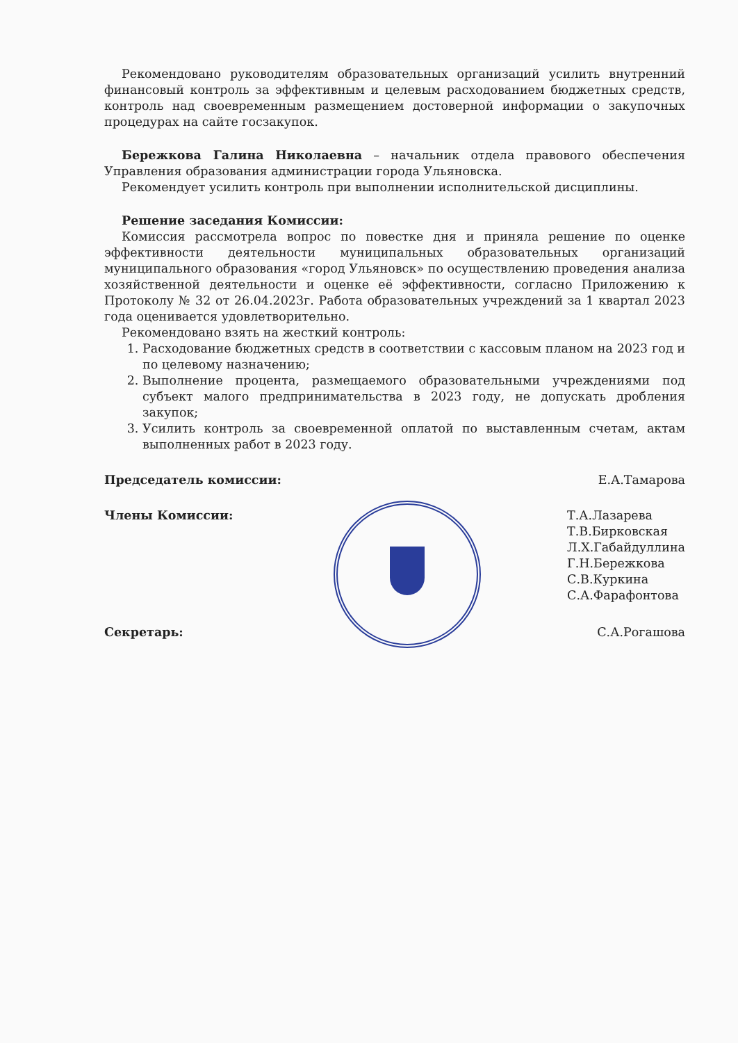Рекомендовано руководителям образовательных организаций усилить внутренний финансовый контроль за эффективным и целевым расходованием бюджетных средств, контроль над своевременным размещением достоверной информации о закупочных процедурах на сайте госзакупок.
Бережкова Галина Николаевна – начальник отдела правового обеспечения Управления образования администрации города Ульяновска.
Рекомендует усилить контроль при выполнении исполнительской дисциплины.
Решение заседания Комиссии:
Комиссия рассмотрела вопрос по повестке дня и приняла решение по оценке эффективности деятельности муниципальных образовательных организаций муниципального образования «город Ульяновск» по осуществлению проведения анализа хозяйственной деятельности и оценке её эффективности, согласно Приложению к Протоколу № 32 от 26.04.2023г. Работа образовательных учреждений за 1 квартал 2023 года оценивается удовлетворительно.
Рекомендовано взять на жесткий контроль:
1. Расходование бюджетных средств в соответствии с кассовым планом на 2023 год и по целевому назначению;
2. Выполнение процента, размещаемого образовательными учреждениями под субъект малого предпринимательства в 2023 году, не допускать дробления закупок;
3. Усилить контроль за своевременной оплатой по выставленным счетам, актам выполненных работ в 2023 году.
Председатель комиссии: Е.А.Тамарова
Члены Комиссии: Т.А.Лазарева
Т.В.Бирковская
Л.Х.Габайдуллина
Г.Н.Бережкова
С.В.Куркина
С.А.Фарафонтова
Секретарь: С.А.Рогашова